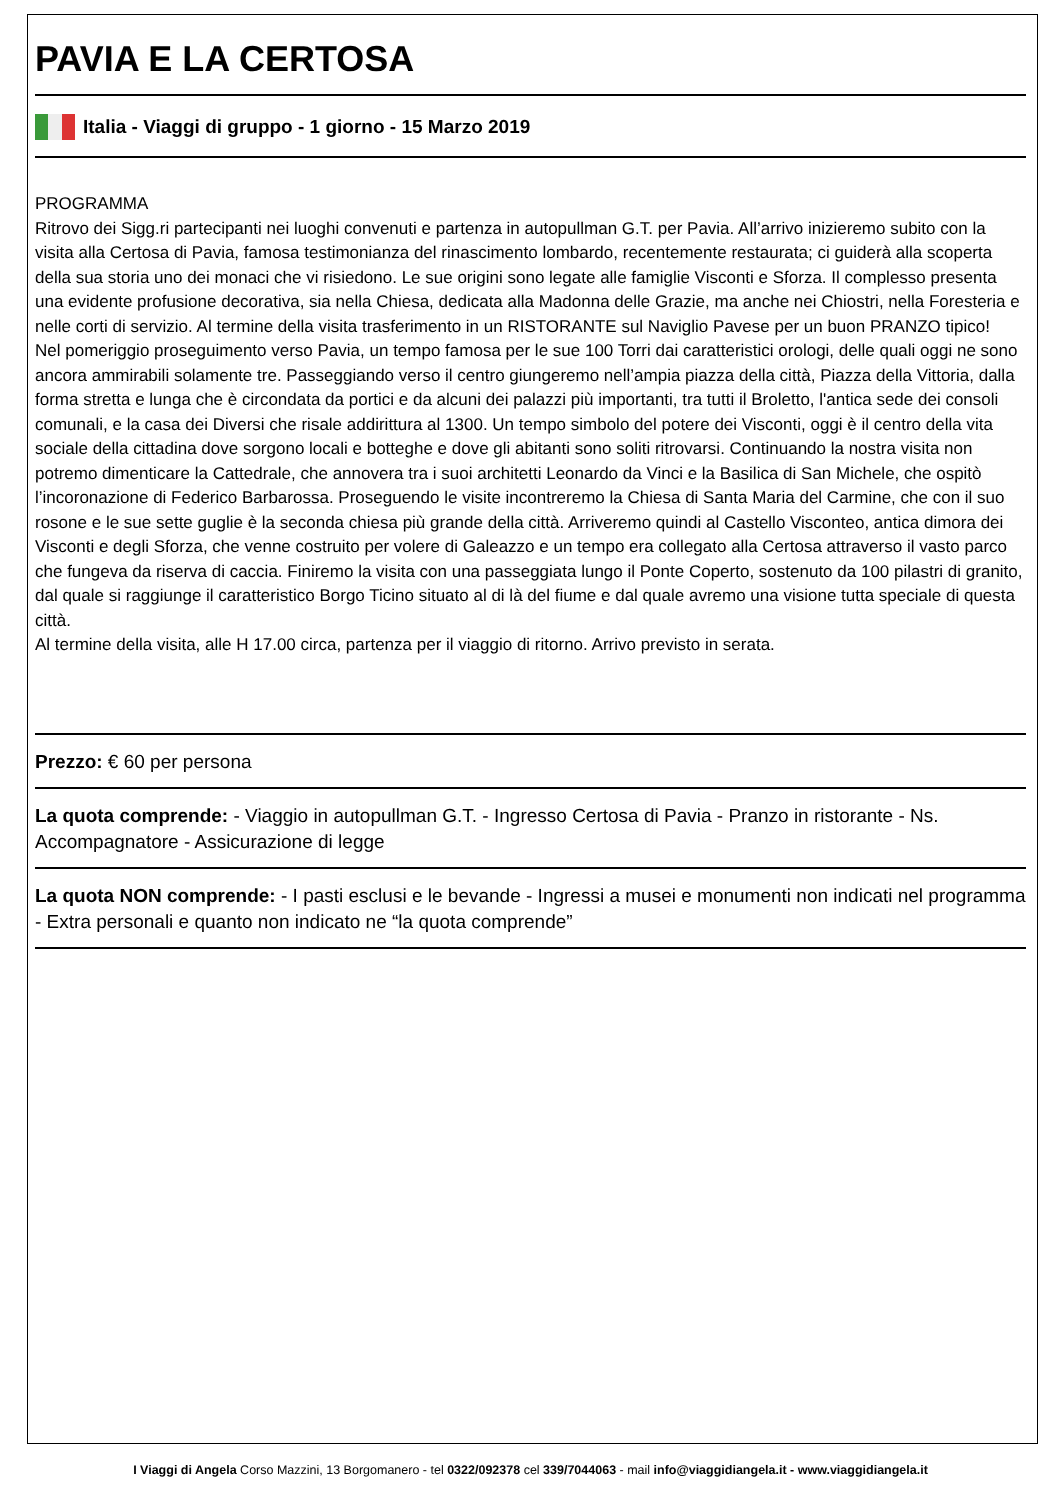PAVIA E LA CERTOSA
Italia - Viaggi di gruppo - 1 giorno - 15 Marzo 2019
PROGRAMMA
Ritrovo dei Sigg.ri partecipanti nei luoghi convenuti e partenza in autopullman G.T. per Pavia. All’arrivo inizieremo subito con la visita alla Certosa di Pavia, famosa testimonianza del rinascimento lombardo, recentemente restaurata; ci guiderà alla scoperta della sua storia uno dei monaci che vi risiedono. Le sue origini sono legate alle famiglie Visconti e Sforza. Il complesso presenta una evidente profusione decorativa, sia nella Chiesa, dedicata alla Madonna delle Grazie, ma anche nei Chiostri, nella Foresteria e nelle corti di servizio. Al termine della visita trasferimento in un RISTORANTE sul Naviglio Pavese per un buon PRANZO tipico!
Nel pomeriggio proseguimento verso Pavia, un tempo famosa per le sue 100 Torri dai caratteristici orologi, delle quali oggi ne sono ancora ammirabili solamente tre. Passeggiando verso il centro giungeremo nell’ampia piazza della città, Piazza della Vittoria, dalla forma stretta e lunga che è circondata da portici e da alcuni dei palazzi più importanti, tra tutti il Broletto, l'antica sede dei consoli comunali, e la casa dei Diversi che risale addirittura al 1300. Un tempo simbolo del potere dei Visconti, oggi è il centro della vita sociale della cittadina dove sorgono locali e botteghe e dove gli abitanti sono soliti ritrovarsi. Continuando la nostra visita non potremo dimenticare la Cattedrale, che annovera tra i suoi architetti Leonardo da Vinci e la Basilica di San Michele, che ospitò l’incoronazione di Federico Barbarossa. Proseguendo le visite incontreremo la Chiesa di Santa Maria del Carmine, che con il suo rosone e le sue sette guglie è la seconda chiesa più grande della città. Arriveremo quindi al Castello Visconteo, antica dimora dei Visconti e degli Sforza, che venne costruito per volere di Galeazzo e un tempo era collegato alla Certosa attraverso il vasto parco che fungeva da riserva di caccia. Finiremo la visita con una passeggiata lungo il Ponte Coperto, sostenuto da 100 pilastri di granito, dal quale si raggiunge il caratteristico Borgo Ticino situato al di là del fiume e dal quale avremo una visione tutta speciale di questa città.
Al termine della visita, alle H 17.00 circa, partenza per il viaggio di ritorno. Arrivo previsto in serata.
Prezzo: € 60 per persona
La quota comprende: - Viaggio in autopullman G.T. - Ingresso Certosa di Pavia - Pranzo in ristorante - Ns. Accompagnatore - Assicurazione di legge
La quota NON comprende: - I pasti esclusi e le bevande - Ingressi a musei e monumenti non indicati nel programma - Extra personali e quanto non indicato ne “la quota comprende”
I Viaggi di Angela Corso Mazzini, 13 Borgomanero - tel 0322/092378 cel 339/7044063 - mail info@viaggidiangela.it - www.viaggidiangela.it